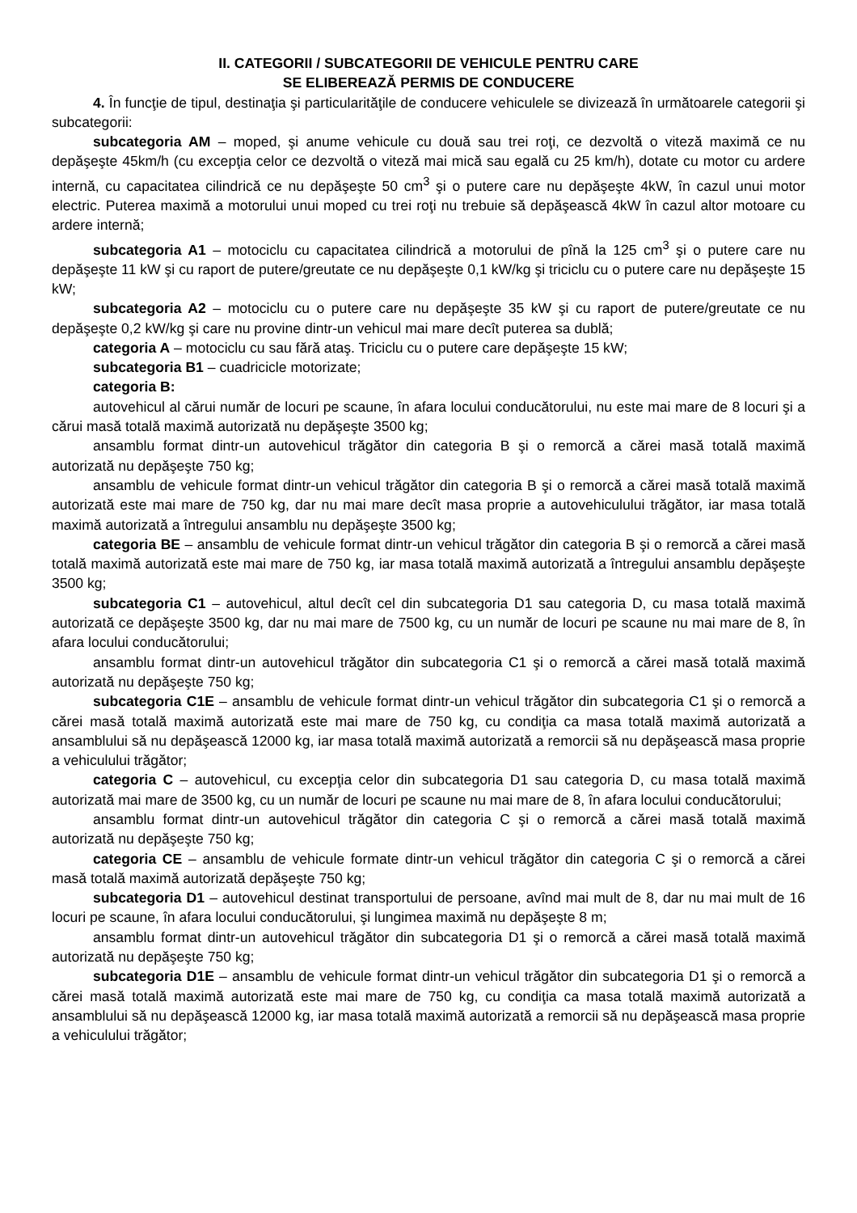II. CATEGORII / SUBCATEGORII DE VEHICULE PENTRU CARE
SE ELIBEREAZĂ PERMIS DE CONDUCERE
4. În funcţie de tipul, destinaţia şi particularităţile de conducere vehiculele se divizează în următoarele categorii şi subcategorii:
subcategoria AM – moped, şi anume vehicule cu două sau trei roţi, ce dezvoltă o viteză maximă ce nu depăşeşte 45km/h (cu excepţia celor ce dezvoltă o viteză mai mică sau egală cu 25 km/h), dotate cu motor cu ardere internă, cu capacitatea cilindrică ce nu depăşeşte 50 cm<sup>3</sup> şi o putere care nu depăşeşte 4kW, în cazul unui motor electric. Puterea maximă a motorului unui moped cu trei roţi nu trebuie să depăşească 4kW în cazul altor motoare cu ardere internă;
subcategoria A1 – motociclu cu capacitatea cilindrică a motorului de pînă la 125 cm<sup>3</sup> şi o putere care nu depăşeşte 11 kW şi cu raport de putere/greutate ce nu depăşeşte 0,1 kW/kg şi triciclu cu o putere care nu depăşeşte 15 kW;
subcategoria A2 – motociclu cu o putere care nu depăşeşte 35 kW şi cu raport de putere/greutate ce nu depăşeşte 0,2 kW/kg şi care nu provine dintr-un vehicul mai mare decît puterea sa dublă;
categoria A – motociclu cu sau fără ataş. Triciclu cu o putere care depăşeşte 15 kW;
subcategoria B1 – cuadricicle motorizate;
categoria B:
autovehicul al cărui număr de locuri pe scaune, în afara locului conducătorului, nu este mai mare de 8 locuri şi a cărui masă totală maximă autorizată nu depăşeşte 3500 kg;
ansamblu format dintr-un autovehicul trăgător din categoria B şi o remorcă a cărei masă totală maximă autorizată nu depăşeşte 750 kg;
ansamblu de vehicule format dintr-un vehicul trăgător din categoria B şi o remorcă a cărei masă totală maximă autorizată este mai mare de 750 kg, dar nu mai mare decît masa proprie a autovehiculului trăgător, iar masa totală maximă autorizată a întregului ansamblu nu depăşeşte 3500 kg;
categoria BE – ansamblu de vehicule format dintr-un vehicul trăgător din categoria B şi o remorcă a cărei masă totală maximă autorizată este mai mare de 750 kg, iar masa totală maximă autorizată a întregului ansamblu depăşeşte 3500 kg;
subcategoria C1 – autovehicul, altul decît cel din subcategoria D1 sau categoria D, cu masa totală maximă autorizată ce depăşeşte 3500 kg, dar nu mai mare de 7500 kg, cu un număr de locuri pe scaune nu mai mare de 8, în afara locului conducătorului;
ansamblu format dintr-un autovehicul trăgător din subcategoria C1 şi o remorcă a cărei masă totală maximă autorizată nu depăşeşte 750 kg;
subcategoria C1E – ansamblu de vehicule format dintr-un vehicul trăgător din subcategoria C1 şi o remorcă a cărei masă totală maximă autorizată este mai mare de 750 kg, cu condiţia ca masa totală maximă autorizată a ansamblului să nu depăşească 12000 kg, iar masa totală maximă autorizată a remorcii să nu depăşească masa proprie a vehiculului trăgător;
categoria C – autovehicul, cu excepţia celor din subcategoria D1 sau categoria D, cu masa totală maximă autorizată mai mare de 3500 kg, cu un număr de locuri pe scaune nu mai mare de 8, în afara locului conducătorului;
ansamblu format dintr-un autovehicul trăgător din categoria C şi o remorcă a cărei masă totală maximă autorizată nu depăşeşte 750 kg;
categoria CE – ansamblu de vehicule formate dintr-un vehicul trăgător din categoria C şi o remorcă a cărei masă totală maximă autorizată depăşeşte 750 kg;
subcategoria D1 – autovehicul destinat transportului de persoane, avînd mai mult de 8, dar nu mai mult de 16 locuri pe scaune, în afara locului conducătorului, şi lungimea maximă nu depăşeşte 8 m;
ansamblu format dintr-un autovehicul trăgător din subcategoria D1 şi o remorcă a cărei masă totală maximă autorizată nu depăşeşte 750 kg;
subcategoria D1E – ansamblu de vehicule format dintr-un vehicul trăgător din subcategoria D1 şi o remorcă a cărei masă totală maximă autorizată este mai mare de 750 kg, cu condiţia ca masa totală maximă autorizată a ansamblului să nu depăşească 12000 kg, iar masa totală maximă autorizată a remorcii să nu depăşească masa proprie a vehiculului trăgător;